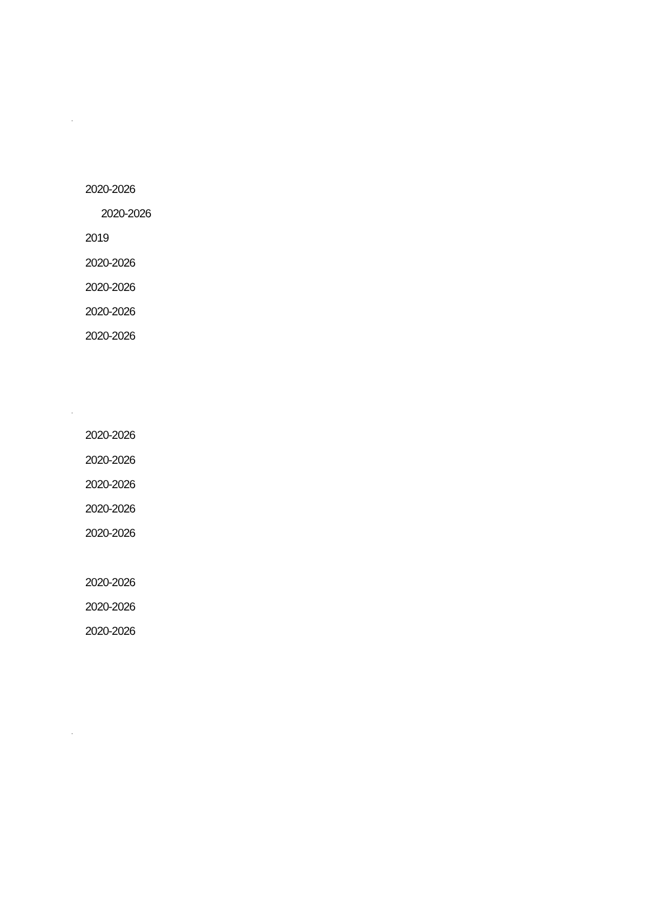.
2020-2026
2020-2026
2019
2020-2026
2020-2026
2020-2026
2020-2026
.
2020-2026
2020-2026
2020-2026
2020-2026
2020-2026
2020-2026
2020-2026
2020-2026
.